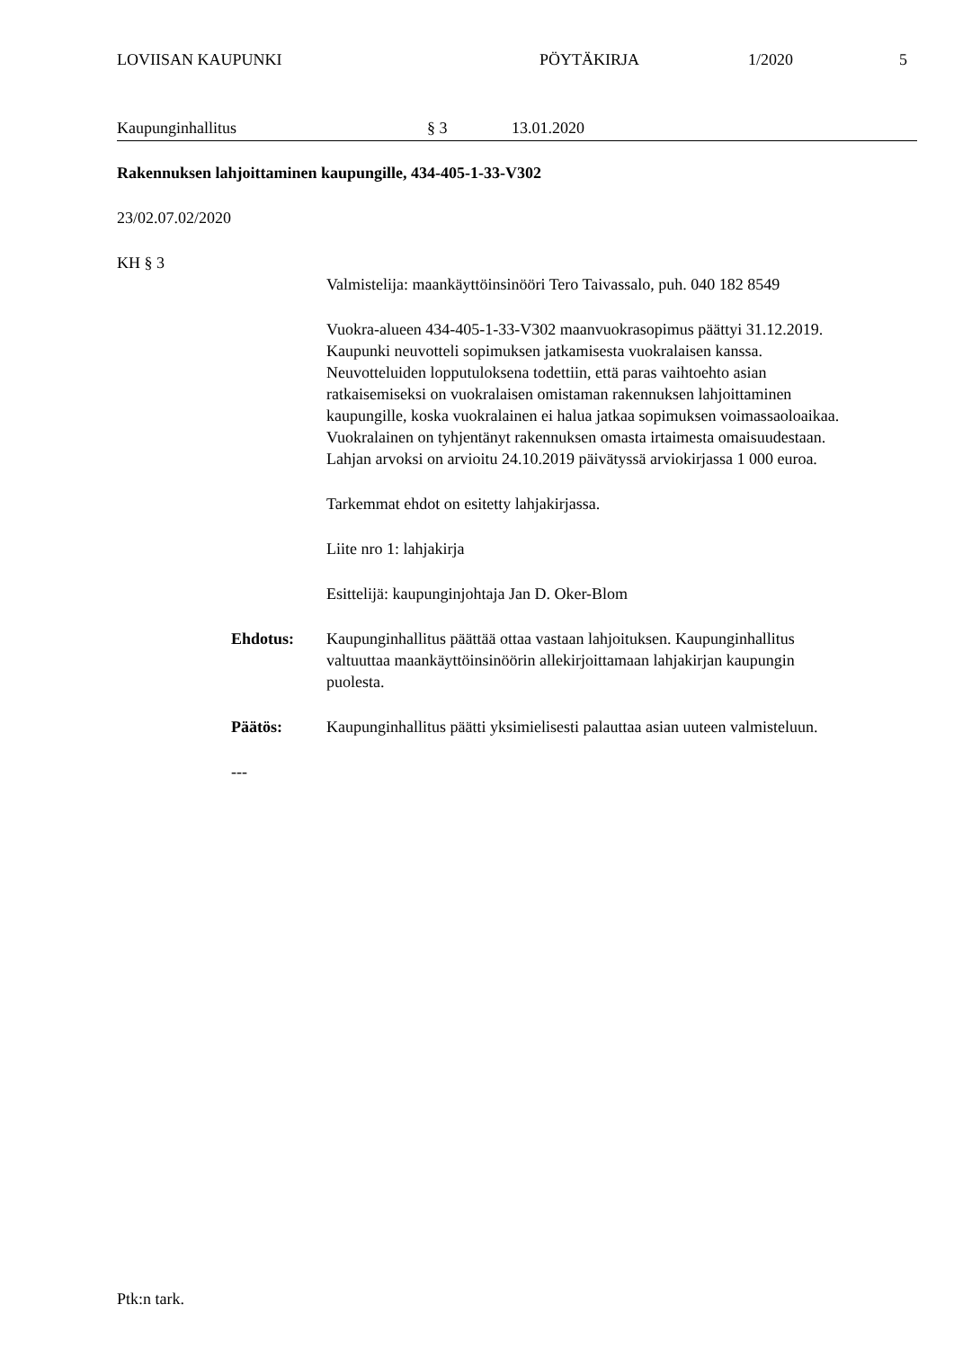LOVIISAN KAUPUNKI PÖYTÄKIRJA 1/2020 5
Kaupunginhallitus § 3 13.01.2020
Rakennuksen lahjoittaminen kaupungille, 434-405-1-33-V302
23/02.07.02/2020
KH § 3
Valmistelija: maankäyttöinsinööri Tero Taivassalo, puh. 040 182 8549
Vuokra-alueen 434-405-1-33-V302 maanvuokrasopimus päättyi 31.12.2019. Kaupunki neuvotteli sopimuksen jatkamisesta vuokralaisen kanssa. Neuvotteluiden lopputuloksena todettiin, että paras vaihtoehto asian ratkaisemiseksi on vuokralaisen omistaman rakennuksen lahjoittaminen kaupungille, koska vuokralainen ei halua jatkaa sopimuksen voimassaoloaikaa. Vuokralainen on tyhjentänyt rakennuksen omasta irtaimesta omaisuudestaan. Lahjan arvoksi on arvioitu 24.10.2019 päivätyssä arviokirjassa 1 000 euroa.
Tarkemmat ehdot on esitetty lahjakirjassa.
Liite nro 1: lahjakirja
Esittelijä: kaupunginjohtaja Jan D. Oker-Blom
Ehdotus: Kaupunginhallitus päättää ottaa vastaan lahjoituksen. Kaupunginhallitus valtuuttaa maankäyttöinsinöörin allekirjoittamaan lahjakirjan kaupungin puolesta.
Päätös: Kaupunginhallitus päätti yksimielisesti palauttaa asian uuteen valmisteluun.
---
Ptk:n tark.